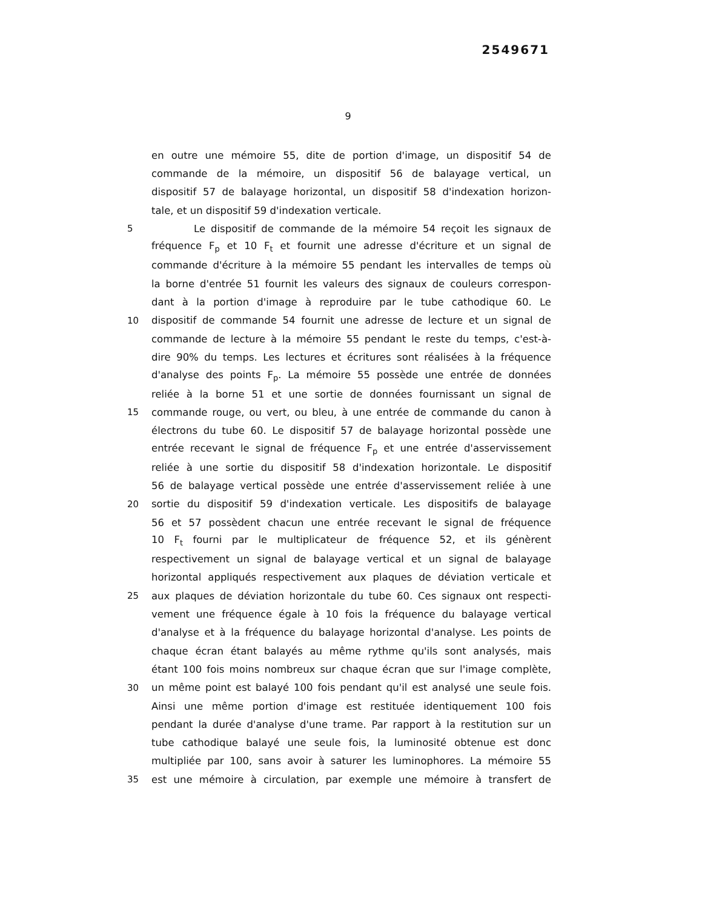2549671
9
en outre une mémoire 55, dite de portion d'image, un dispositif 54 de
commande de la mémoire, un dispositif 56 de balayage vertical, un
dispositif 57 de balayage horizontal, un dispositif 58 d'indexation horizon-
tale, et un dispositif 59 d'indexation verticale.
5 Le dispositif de commande de la mémoire 54 reçoit les signaux de
fréquence F<sub>p</sub> et 10 F<sub>t</sub> et fournit une adresse d'écriture et un signal de
commande d'écriture à la mémoire 55 pendant les intervalles de temps où
la borne d'entrée 51 fournit les valeurs des signaux de couleurs correspon-
dant à la portion d'image à reproduire par le tube cathodique 60. Le
10 dispositif de commande 54 fournit une adresse de lecture et un signal de
commande de lecture à la mémoire 55 pendant le reste du temps, c'est-à-
dire 90% du temps. Les lectures et écritures sont réalisées à la fréquence
d'analyse des points F<sub>p</sub>. La mémoire 55 possède une entrée de données
reliée à la borne 51 et une sortie de données fournissant un signal de
15 commande rouge, ou vert, ou bleu, à une entrée de commande du canon à
électrons du tube 60. Le dispositif 57 de balayage horizontal possède une
entrée recevant le signal de fréquence F<sub>p</sub> et une entrée d'asservissement
reliée à une sortie du dispositif 58 d'indexation horizontale. Le dispositif
56 de balayage vertical possède une entrée d'asservissement reliée à une
20 sortie du dispositif 59 d'indexation verticale. Les dispositifs de balayage
56 et 57 possèdent chacun une entrée recevant le signal de fréquence
10 F<sub>t</sub> fourni par le multiplicateur de fréquence 52, et ils génèrent
respectivement un signal de balayage vertical et un signal de balayage
horizontal appliqués respectivement aux plaques de déviation verticale et
25 aux plaques de déviation horizontale du tube 60. Ces signaux ont respecti-
vement une fréquence égale à 10 fois la fréquence du balayage vertical
d'analyse et à la fréquence du balayage horizontal d'analyse. Les points de
chaque écran étant balayés au même rythme qu'ils sont analysés, mais
étant 100 fois moins nombreux sur chaque écran que sur l'image complète,
30 un même point est balayé 100 fois pendant qu'il est analysé une seule fois.
Ainsi une même portion d'image est restituée identiquement 100 fois
pendant la durée d'analyse d'une trame. Par rapport à la restitution sur un
tube cathodique balayé une seule fois, la luminosité obtenue est donc
multipliée par 100, sans avoir à saturer les luminophores. La mémoire 55
35 est une mémoire à circulation, par exemple une mémoire à transfert de